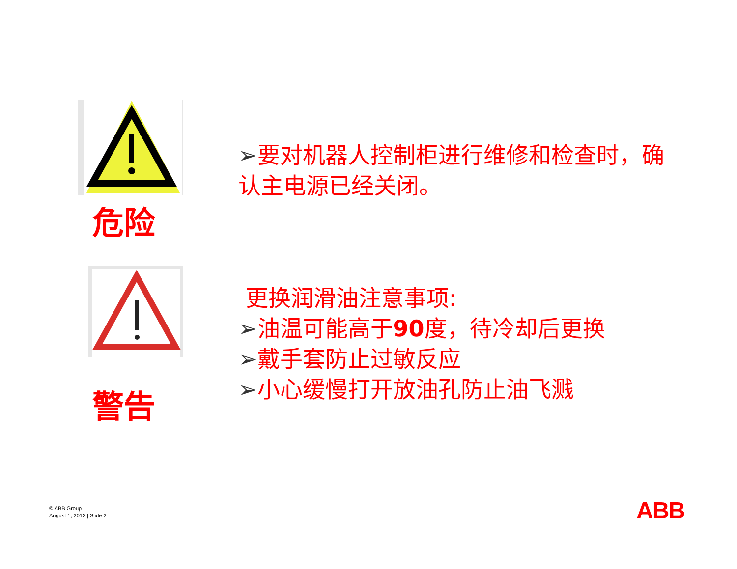危险
警告
➢要对机器人控制柜进行维修和检查时，确认主电源已经关闭。
更换润滑油注意事项:
➢油温可能高于90度，待冷却后更换
➢戴手套防止过敏反应
➢小心缓慢打开放油孔防止油飞溅
© ABB Group
August 1, 2012 | Slide 2
ABB